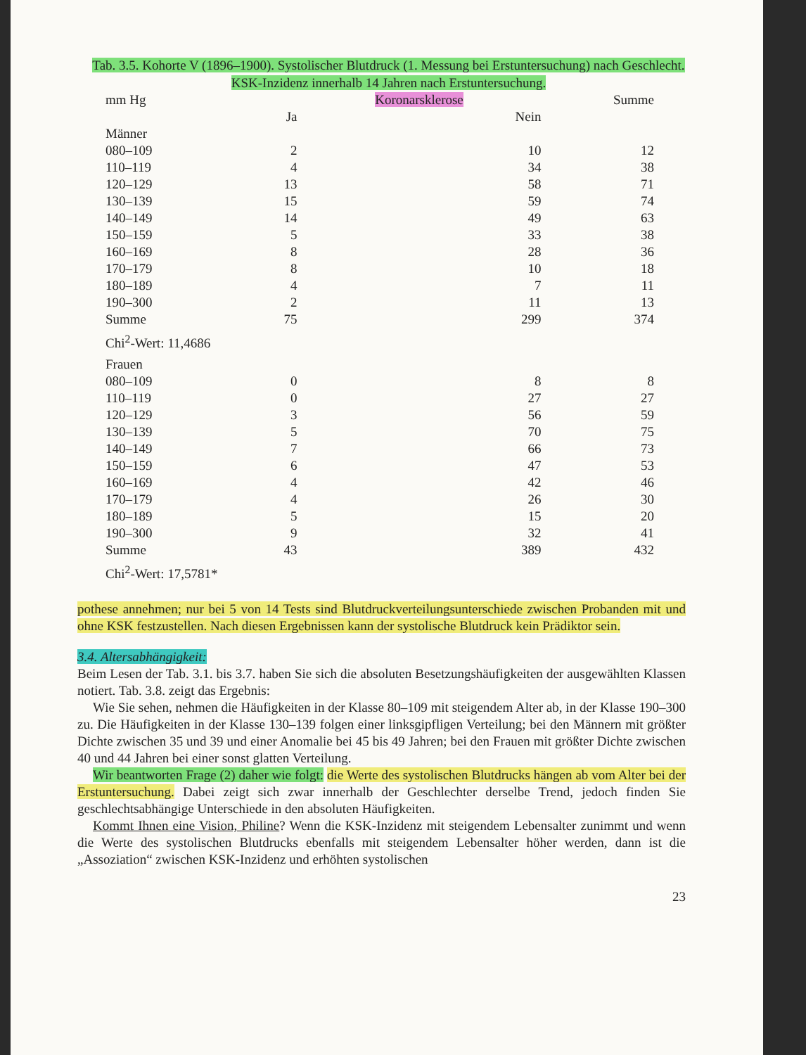Tab. 3.5. Kohorte V (1896–1900). Systolischer Blutdruck (1. Messung bei Erstuntersuchung) nach Geschlecht. KSK-Inzidenz innerhalb 14 Jahren nach Erstuntersuchung.
| mm Hg | | Koronarsklerose | Summe |
| --- | --- | --- | --- |
| | Ja | Nein | |
| Männer | | | |
| 080–109 | 2 | 10 | 12 |
| 110–119 | 4 | 34 | 38 |
| 120–129 | 13 | 58 | 71 |
| 130–139 | 15 | 59 | 74 |
| 140–149 | 14 | 49 | 63 |
| 150–159 | 5 | 33 | 38 |
| 160–169 | 8 | 28 | 36 |
| 170–179 | 8 | 10 | 18 |
| 180–189 | 4 | 7 | 11 |
| 190–300 | 2 | 11 | 13 |
| Summe | 75 | 299 | 374 |
| Chi<sup>2</sup>-Wert: 11,4686 | | | |
| Frauen | | | |
| 080–109 | 0 | 8 | 8 |
| 110–119 | 0 | 27 | 27 |
| 120–129 | 3 | 56 | 59 |
| 130–139 | 5 | 70 | 75 |
| 140–149 | 7 | 66 | 73 |
| 150–159 | 6 | 47 | 53 |
| 160–169 | 4 | 42 | 46 |
| 170–179 | 4 | 26 | 30 |
| 180–189 | 5 | 15 | 20 |
| 190–300 | 9 | 32 | 41 |
| Summe | 43 | 389 | 432 |
| Chi<sup>2</sup>-Wert: 17,5781* | | | |
pothese annehmen; nur bei 5 von 14 Tests sind Blutdruckverteilungsunterschiede zwischen Probanden mit und ohne KSK festzustellen. Nach diesen Ergebnissen kann der systolische Blutdruck kein Prädiktor sein.
3.4. Altersabhängigkeit:
Beim Lesen der Tab. 3.1. bis 3.7. haben Sie sich die absoluten Besetzungshäufigkeiten der ausgewählten Klassen notiert. Tab. 3.8. zeigt das Ergebnis:
Wie Sie sehen, nehmen die Häufigkeiten in der Klasse 80–109 mit steigendem Alter ab, in der Klasse 190–300 zu. Die Häufigkeiten in der Klasse 130–139 folgen einer linksgipfligen Verteilung; bei den Männern mit größter Dichte zwischen 35 und 39 und einer Anomalie bei 45 bis 49 Jahren; bei den Frauen mit größter Dichte zwischen 40 und 44 Jahren bei einer sonst glatten Verteilung.
Wir beantworten Frage (2) daher wie folgt: die Werte des systolischen Blutdrucks hängen ab vom Alter bei der Erstuntersuchung. Dabei zeigt sich zwar innerhalb der Geschlechter derselbe Trend, jedoch finden Sie geschlechtsabhängige Unterschiede in den absoluten Häufigkeiten.
Kommt Ihnen eine Vision, Philine? Wenn die KSK-Inzidenz mit steigendem Lebensalter zunimmt und wenn die Werte des systolischen Blutdrucks ebenfalls mit steigendem Lebensalter höher werden, dann ist die „Assoziation“ zwischen KSK-Inzidenz und erhöhten systolischen
23